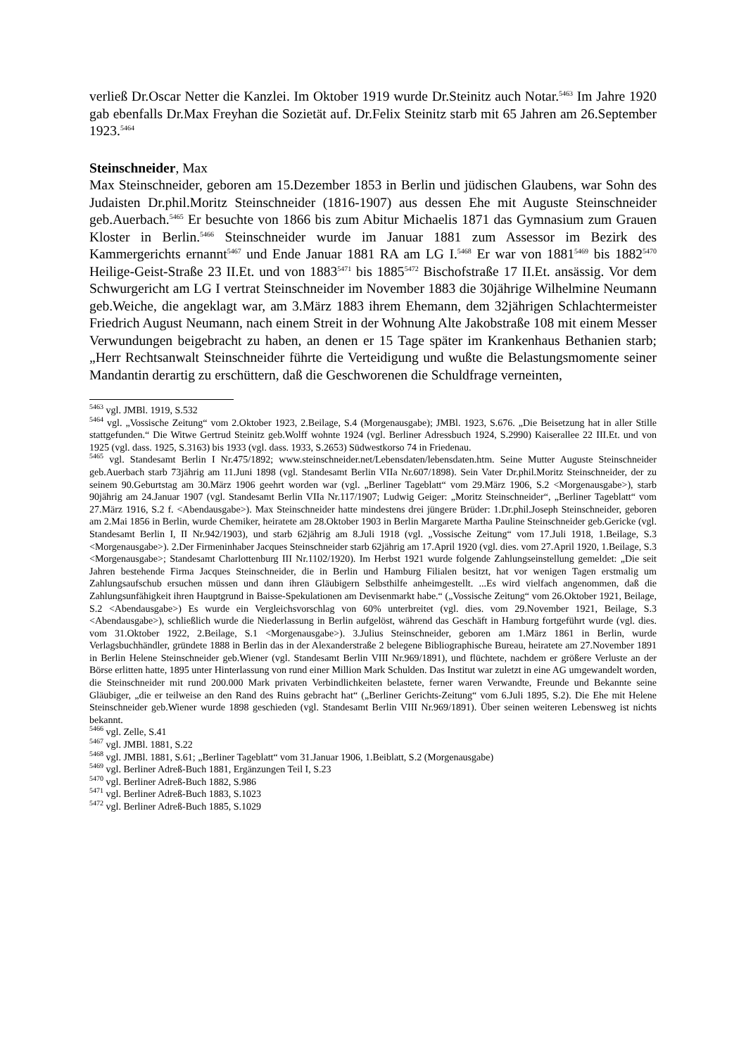verließ Dr.Oscar Netter die Kanzlei. Im Oktober 1919 wurde Dr.Steinitz auch Notar.<sup>5463</sup> Im Jahre 1920 gab ebenfalls Dr.Max Freyhan die Sozietät auf. Dr.Felix Steinitz starb mit 65 Jahren am 26.September 1923.<sup>5464</sup>
Steinschneider, Max
Max Steinschneider, geboren am 15.Dezember 1853 in Berlin und jüdischen Glaubens, war Sohn des Judaisten Dr.phil.Moritz Steinschneider (1816-1907) aus dessen Ehe mit Auguste Steinschneider geb.Auerbach.<sup>5465</sup> Er besuchte von 1866 bis zum Abitur Michaelis 1871 das Gymnasium zum Grauen Kloster in Berlin.<sup>5466</sup> Steinschneider wurde im Januar 1881 zum Assessor im Bezirk des Kammergerichts ernannt<sup>5467</sup> und Ende Januar 1881 RA am LG I.<sup>5468</sup> Er war von 1881<sup>5469</sup> bis 1882<sup>5470</sup> Heilige-Geist-Straße 23 II.Et. und von 1883<sup>5471</sup> bis 1885<sup>5472</sup> Bischofstraße 17 II.Et. ansässig. Vor dem Schwurgericht am LG I vertrat Steinschneider im November 1883 die 30jährige Wilhelmine Neumann geb.Weiche, die angeklagt war, am 3.März 1883 ihrem Ehemann, dem 32jährigen Schlachtermeister Friedrich August Neumann, nach einem Streit in der Wohnung Alte Jakobstraße 108 mit einem Messer Verwundungen beigebracht zu haben, an denen er 15 Tage später im Krankenhaus Bethanien starb; „Herr Rechtsanwalt Steinschneider führte die Verteidigung und wußte die Belastungsmomente seiner Mandantin derartig zu erschüttern, daß die Geschworenen die Schuldfrage verneinten,
<sup>5463</sup> vgl. JMBl. 1919, S.532
<sup>5464</sup> vgl. „Vossische Zeitung“ vom 2.Oktober 1923, 2.Beilage, S.4 (Morgenausgabe); JMBl. 1923, S.676. „Die Beisetzung hat in aller Stille stattgefunden.“ Die Witwe Gertrud Steinitz geb.Wolff wohnte 1924 (vgl. Berliner Adressbuch 1924, S.2990) Kaiserallee 22 III.Et. und von 1925 (vgl. dass. 1925, S.3163) bis 1933 (vgl. dass. 1933, S.2653) Südwestkorso 74 in Friedenau.
<sup>5465</sup> vgl. Standesamt Berlin I Nr.475/1892; www.steinschneider.net/Lebensdaten/lebensdaten.htm. Seine Mutter Auguste Steinschneider geb.Auerbach starb 73jährig am 11.Juni 1898 (vgl. Standesamt Berlin VIIa Nr.607/1898). Sein Vater Dr.phil.Moritz Steinschneider, der zu seinem 90.Geburtstag am 30.März 1906 geehrt worden war (vgl. „Berliner Tageblatt“ vom 29.März 1906, S.2 <Morgenausgabe>), starb 90jährig am 24.Januar 1907 (vgl. Standesamt Berlin VIIa Nr.117/1907; Ludwig Geiger: „Moritz Steinschneider“, „Berliner Tageblatt“ vom 27.März 1916, S.2 f. <Abendausgabe>). Max Steinschneider hatte mindestens drei jüngere Brüder: 1.Dr.phil.Joseph Steinschneider, geboren am 2.Mai 1856 in Berlin, wurde Chemiker, heiratete am 28.Oktober 1903 in Berlin Margarete Martha Pauline Steinschneider geb.Gericke (vgl. Standesamt Berlin I, II Nr.942/1903), und starb 62jährig am 8.Juli 1918 (vgl. „Vossische Zeitung“ vom 17.Juli 1918, 1.Beilage, S.3 <Morgenausgabe>). 2.Der Firmeninhaber Jacques Steinschneider starb 62jährig am 17.April 1920 (vgl. dies. vom 27.April 1920, 1.Beilage, S.3 <Morgenausgabe>; Standesamt Charlottenburg III Nr.1102/1920). Im Herbst 1921 wurde folgende Zahlungseinstellung gemeldet: „Die seit Jahren bestehende Firma Jacques Steinschneider, die in Berlin und Hamburg Filialen besitzt, hat vor wenigen Tagen erstmalig um Zahlungsaufschub ersuchen müssen und dann ihren Gläubigern Selbsthilfe anheimgestellt. ...Es wird vielfach angenommen, daß die Zahlungsunfähigkeit ihren Hauptgrund in Baisse-Spekulationen am Devisenmarkt habe.“ („Vossische Zeitung“ vom 26.Oktober 1921, Beilage, S.2 <Abendausgabe>) Es wurde ein Vergleichsvorschlag von 60% unterbreitet (vgl. dies. vom 29.November 1921, Beilage, S.3 <Abendausgabe>), schließlich wurde die Niederlassung in Berlin aufgelöst, während das Geschäft in Hamburg fortgeführt wurde (vgl. dies. vom 31.Oktober 1922, 2.Beilage, S.1 <Morgenausgabe>). 3.Julius Steinschneider, geboren am 1.März 1861 in Berlin, wurde Verlagsbuchhändler, gründete 1888 in Berlin das in der Alexanderstraße 2 belegene Bibliographische Bureau, heiratete am 27.November 1891 in Berlin Helene Steinschneider geb.Wiener (vgl. Standesamt Berlin VIII Nr.969/1891), und flüchtete, nachdem er größere Verluste an der Börse erlitten hatte, 1895 unter Hinterlassung von rund einer Million Mark Schulden. Das Institut war zuletzt in eine AG umgewandelt worden, die Steinschneider mit rund 200.000 Mark privaten Verbindlichkeiten belastete, ferner waren Verwandte, Freunde und Bekannte seine Gläubiger, „die er teilweise an den Rand des Ruins gebracht hat“ („Berliner Gerichts-Zeitung“ vom 6.Juli 1895, S.2). Die Ehe mit Helene Steinschneider geb.Wiener wurde 1898 geschieden (vgl. Standesamt Berlin VIII Nr.969/1891). Über seinen weiteren Lebensweg ist nichts bekannt.
<sup>5466</sup> vgl. Zelle, S.41
<sup>5467</sup> vgl. JMBl. 1881, S.22
<sup>5468</sup> vgl. JMBl. 1881, S.61; „Berliner Tageblatt“ vom 31.Januar 1906, 1.Beiblatt, S.2 (Morgenausgabe)
<sup>5469</sup> vgl. Berliner Adreß-Buch 1881, Ergänzungen Teil I, S.23
<sup>5470</sup> vgl. Berliner Adreß-Buch 1882, S.986
<sup>5471</sup> vgl. Berliner Adreß-Buch 1883, S.1023
<sup>5472</sup> vgl. Berliner Adreß-Buch 1885, S.1029